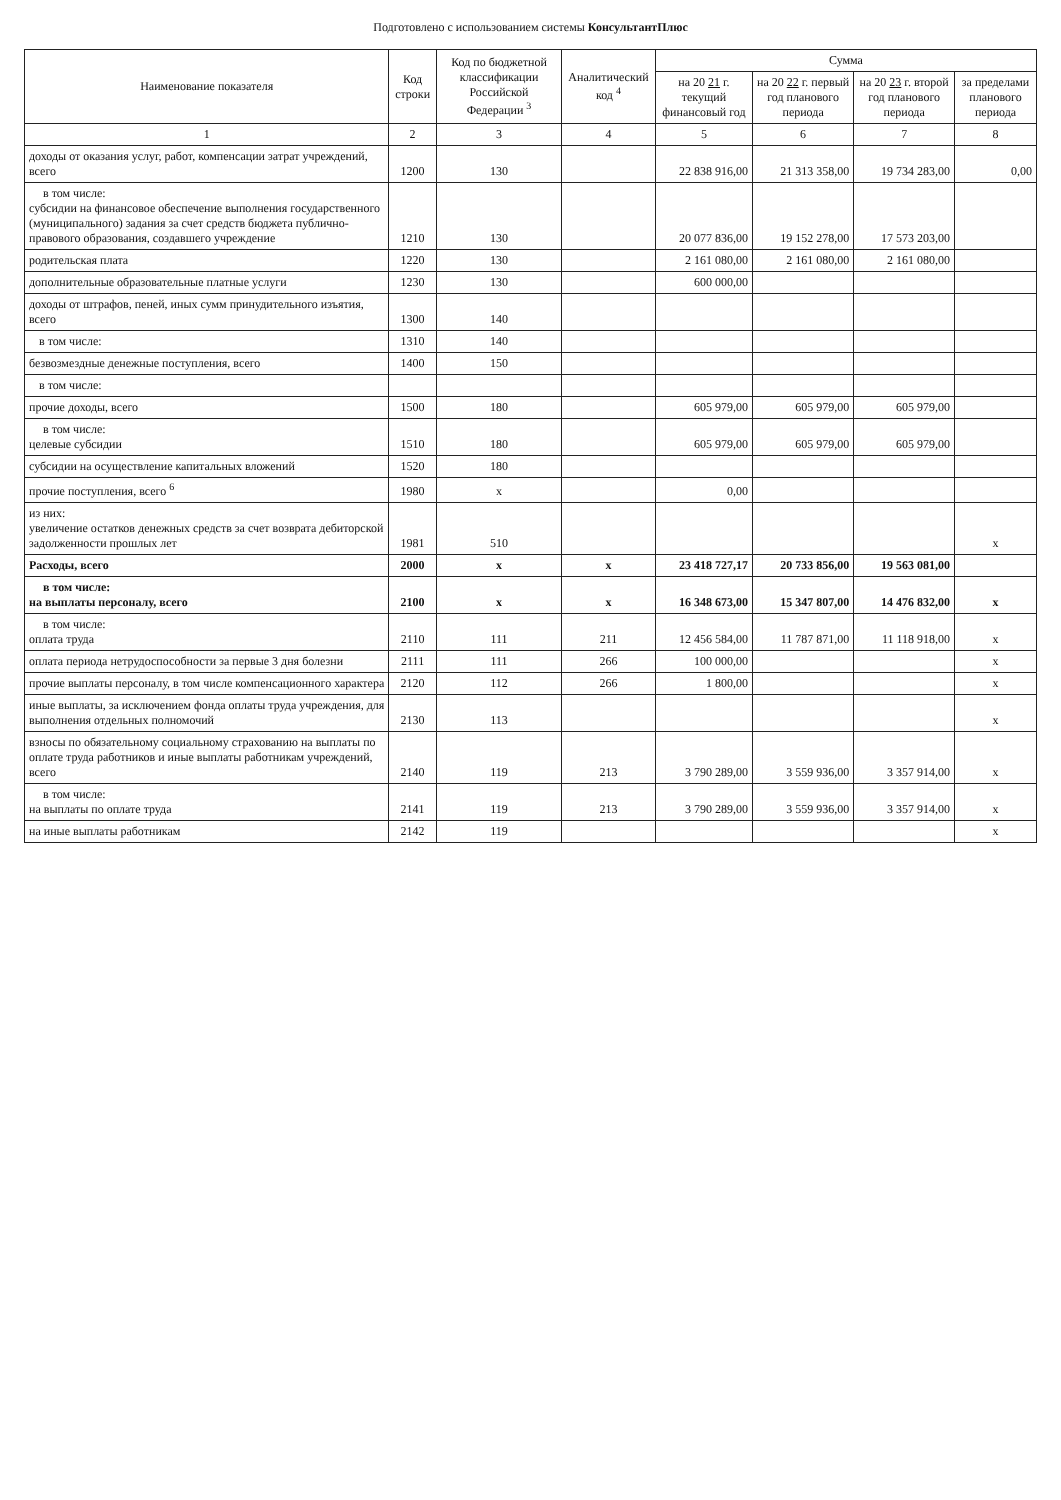Подготовлено с использованием системы КонсультантПлюс
| Наименование показателя | Код строки | Код по бюджетной классификации Российской Федерации <sup>3</sup> | Аналитический код <sup>4</sup> | Сумма | | | |
| --- | --- | --- | --- | --- | --- | --- | --- |
| | | | | на 20 21 г. текущий финансовый год | на 20 22 г. первый год планового периода | на 20 23 г. второй год планового периода | за пределами планового периода |
| 1 | 2 | 3 | 4 | 5 | 6 | 7 | 8 |
| доходы от оказания услуг, работ, компенсации затрат учреждений, всего | 1200 | 130 | | 22 838 916,00 | 21 313 358,00 | 19 734 283,00 | 0,00 |
| в том числе: субсидии на финансовое обеспечение выполнения государственного (муниципального) задания за счет средств бюджета публично-правового образования, создавшего учреждение | 1210 | 130 | | 20 077 836,00 | 19 152 278,00 | 17 573 203,00 | |
| родительская плата | 1220 | 130 | | 2 161 080,00 | 2 161 080,00 | 2 161 080,00 | |
| дополнительные образовательные платные услуги | 1230 | 130 | | 600 000,00 | | | |
| доходы от штрафов, пеней, иных сумм принудительного изъятия, всего | 1300 | 140 | | | | | |
| в том числе: | 1310 | 140 | | | | | |
| безвозмездные денежные поступления, всего | 1400 | 150 | | | | | |
| в том числе: | | | | | | | |
| прочие доходы, всего | 1500 | 180 | | 605 979,00 | 605 979,00 | 605 979,00 | |
| в том числе: целевые субсидии | 1510 | 180 | | 605 979,00 | 605 979,00 | 605 979,00 | |
| субсидии на осуществление капитальных вложений | 1520 | 180 | | | | | |
| прочие поступления, всего <sup>6</sup> | 1980 | х | | 0,00 | | | |
| из них: увеличение остатков денежных средств за счет возврата дебиторской задолженности прошлых лет | 1981 | 510 | | | | | х |
| Расходы, всего | 2000 | х | х | 23 418 727,17 | 20 733 856,00 | 19 563 081,00 | |
| в том числе: на выплаты персоналу, всего | 2100 | х | х | 16 348 673,00 | 15 347 807,00 | 14 476 832,00 | х |
| в том числе: оплата труда | 2110 | 111 | 211 | 12 456 584,00 | 11 787 871,00 | 11 118 918,00 | х |
| оплата периода нетрудоспособности за первые 3 дня болезни | 2111 | 111 | 266 | 100 000,00 | | | х |
| прочие выплаты персоналу, в том числе компенсационного характера | 2120 | 112 | 266 | 1 800,00 | | | х |
| иные выплаты, за исключением фонда оплаты труда учреждения, для выполнения отдельных полномочий | 2130 | 113 | | | | | х |
| взносы по обязательному социальному страхованию на выплаты по оплате труда работников и иные выплаты работникам учреждений, всего | 2140 | 119 | 213 | 3 790 289,00 | 3 559 936,00 | 3 357 914,00 | х |
| в том числе: на выплаты по оплате труда | 2141 | 119 | 213 | 3 790 289,00 | 3 559 936,00 | 3 357 914,00 | х |
| на иные выплаты работникам | 2142 | 119 | | | | | х |